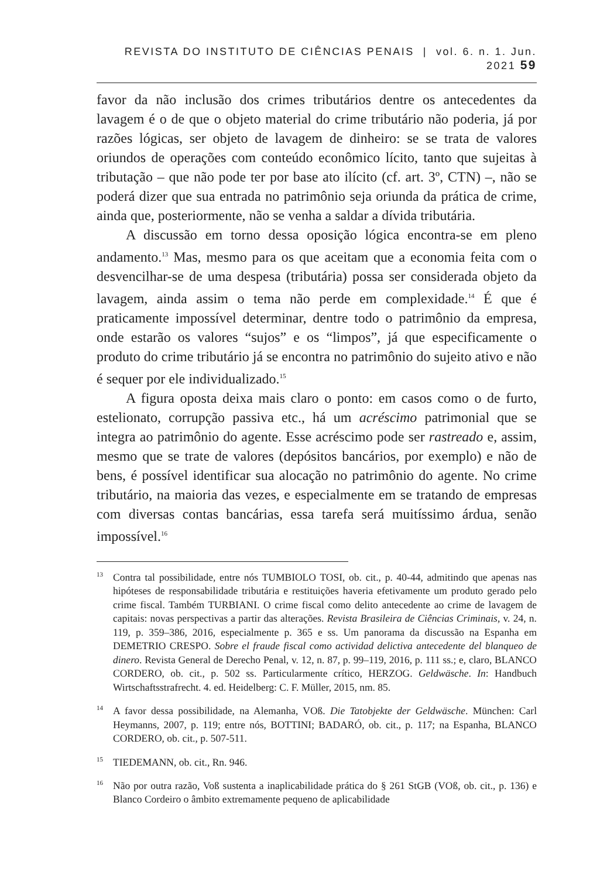REVISTA DO INSTITUTO DE CIÊNCIAS PENAIS | vol. 6. n. 1. Jun. 2021 59
favor da não inclusão dos crimes tributários dentre os antecedentes da lavagem é o de que o objeto material do crime tributário não poderia, já por razões lógicas, ser objeto de lavagem de dinheiro: se se trata de valores oriundos de operações com conteúdo econômico lícito, tanto que sujeitas à tributação – que não pode ter por base ato ilícito (cf. art. 3º, CTN) –, não se poderá dizer que sua entrada no patrimônio seja oriunda da prática de crime, ainda que, posteriormente, não se venha a saldar a dívida tributária.
A discussão em torno dessa oposição lógica encontra-se em pleno andamento.<sup>13</sup> Mas, mesmo para os que aceitam que a economia feita com o desvencilhar-se de uma despesa (tributária) possa ser considerada objeto da lavagem, ainda assim o tema não perde em complexidade.<sup>14</sup> É que é praticamente impossível determinar, dentre todo o patrimônio da empresa, onde estarão os valores “sujos” e os “limpos”, já que especificamente o produto do crime tributário já se encontra no patrimônio do sujeito ativo e não é sequer por ele individualizado.<sup>15</sup>
A figura oposta deixa mais claro o ponto: em casos como o de furto, estelionato, corrupção passiva etc., há um acréscimo patrimonial que se integra ao patrimônio do agente. Esse acréscimo pode ser rastreado e, assim, mesmo que se trate de valores (depósitos bancários, por exemplo) e não de bens, é possível identificar sua alocação no patrimônio do agente. No crime tributário, na maioria das vezes, e especialmente em se tratando de empresas com diversas contas bancárias, essa tarefa será muitíssimo árdua, senão impossível.<sup>16</sup>
<sup>13</sup> Contra tal possibilidade, entre nós TUMBIOLO TOSI, ob. cit., p. 40-44, admitindo que apenas nas hipóteses de responsabilidade tributária e restituições haveria efetivamente um produto gerado pelo crime fiscal. Também TURBIANI. O crime fiscal como delito antecedente ao crime de lavagem de capitais: novas perspectivas a partir das alterações. Revista Brasileira de Ciências Criminais, v. 24, n. 119, p. 359–386, 2016, especialmente p. 365 e ss. Um panorama da discussão na Espanha em DEMETRIO CRESPO. Sobre el fraude fiscal como actividad delictiva antecedente del blanqueo de dinero. Revista General de Derecho Penal, v. 12, n. 87, p. 99–119, 2016, p. 111 ss.; e, claro, BLANCO CORDERO, ob. cit., p. 502 ss. Particularmente crítico, HERZOG. Geldwäsche. In: Handbuch Wirtschaftsstrafrecht. 4. ed. Heidelberg: C. F. Müller, 2015, nm. 85.
<sup>14</sup> A favor dessa possibilidade, na Alemanha, VOß. Die Tatobjekte der Geldwäsche. München: Carl Heymanns, 2007, p. 119; entre nós, BOTTINI; BADARÓ, ob. cit., p. 117; na Espanha, BLANCO CORDERO, ob. cit., p. 507-511.
<sup>15</sup> TIEDEMANN, ob. cit., Rn. 946.
<sup>16</sup>Não por outra razão, Voß sustenta a inaplicabilidade prática do § 261 StGB (VOß, ob. cit., p. 136) e Blanco Cordeiro o âmbito extremamente pequeno de aplicabilidade